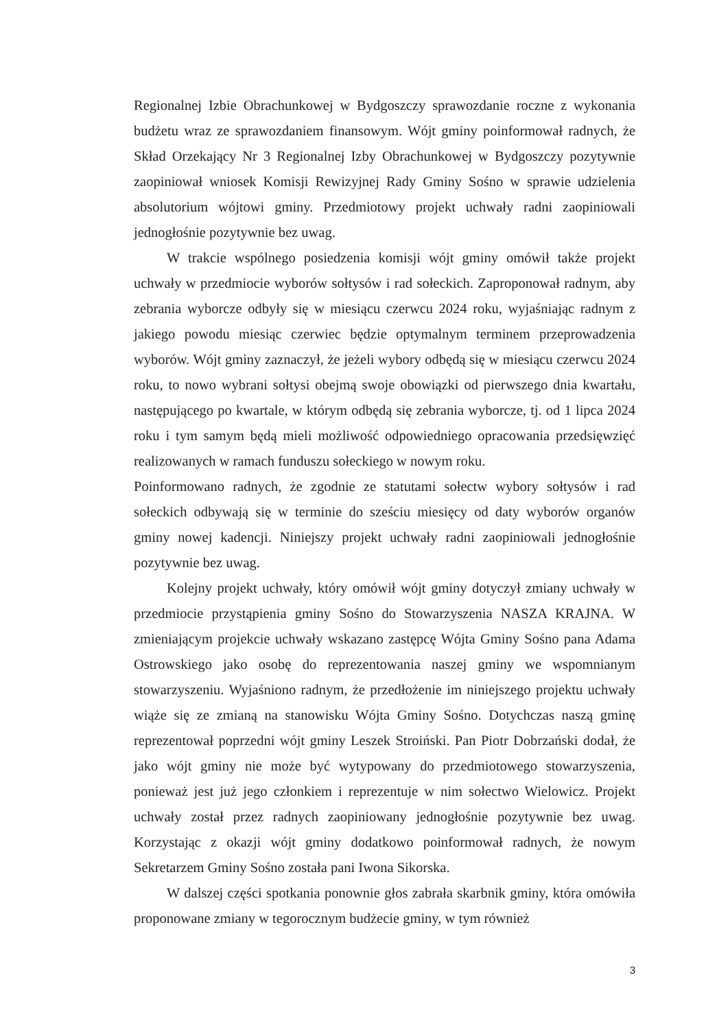Regionalnej Izbie Obrachunkowej w Bydgoszczy sprawozdanie roczne z wykonania budżetu wraz ze sprawozdaniem finansowym. Wójt gminy poinformował radnych, że Skład Orzekający Nr 3 Regionalnej Izby Obrachunkowej w Bydgoszczy pozytywnie zaopiniował wniosek Komisji Rewizyjnej Rady Gminy Sośno w sprawie udzielenia absolutorium wójtowi gminy. Przedmiotowy projekt uchwały radni zaopiniowali jednogłośnie pozytywnie bez uwag.
W trakcie wspólnego posiedzenia komisji wójt gminy omówił także projekt uchwały w przedmiocie wyborów sołtysów i rad sołeckich. Zaproponował radnym, aby zebrania wyborcze odbyły się w miesiącu czerwcu 2024 roku, wyjaśniając radnym z jakiego powodu miesiąc czerwiec będzie optymalnym terminem przeprowadzenia wyborów. Wójt gminy zaznaczył, że jeżeli wybory odbędą się w miesiącu czerwcu 2024 roku, to nowo wybrani sołtysi obejmą swoje obowiązki od pierwszego dnia kwartału, następującego po kwartale, w którym odbędą się zebrania wyborcze, tj. od 1 lipca 2024 roku i tym samym będą mieli możliwość odpowiedniego opracowania przedsięwzięć realizowanych w ramach funduszu sołeckiego w nowym roku.
Poinformowano radnych, że zgodnie ze statutami sołectw wybory sołtysów i rad sołeckich odbywają się w terminie do sześciu miesięcy od daty wyborów organów gminy nowej kadencji. Niniejszy projekt uchwały radni zaopiniowali jednogłośnie pozytywnie bez uwag.
Kolejny projekt uchwały, który omówił wójt gminy dotyczył zmiany uchwały w przedmiocie przystąpienia gminy Sośno do Stowarzyszenia NASZA KRAJNA. W zmieniającym projekcie uchwały wskazano zastępcę Wójta Gminy Sośno pana Adama Ostrowskiego jako osobę do reprezentowania naszej gminy we wspomnianym stowarzyszeniu. Wyjaśniono radnym, że przedłożenie im niniejszego projektu uchwały wiąże się ze zmianą na stanowisku Wójta Gminy Sośno. Dotychczas naszą gminę reprezentował poprzedni wójt gminy Leszek Stroiński. Pan Piotr Dobrzański dodał, że jako wójt gminy nie może być wytypowany do przedmiotowego stowarzyszenia, ponieważ jest już jego członkiem i reprezentuje w nim sołectwo Wielowicz. Projekt uchwały został przez radnych zaopiniowany jednogłośnie pozytywnie bez uwag. Korzystając z okazji wójt gminy dodatkowo poinformował radnych, że nowym Sekretarzem Gminy Sośno została pani Iwona Sikorska.
W dalszej części spotkania ponownie głos zabrała skarbnik gminy, która omówiła proponowane zmiany w tegorocznym budżecie gminy, w tym również
3